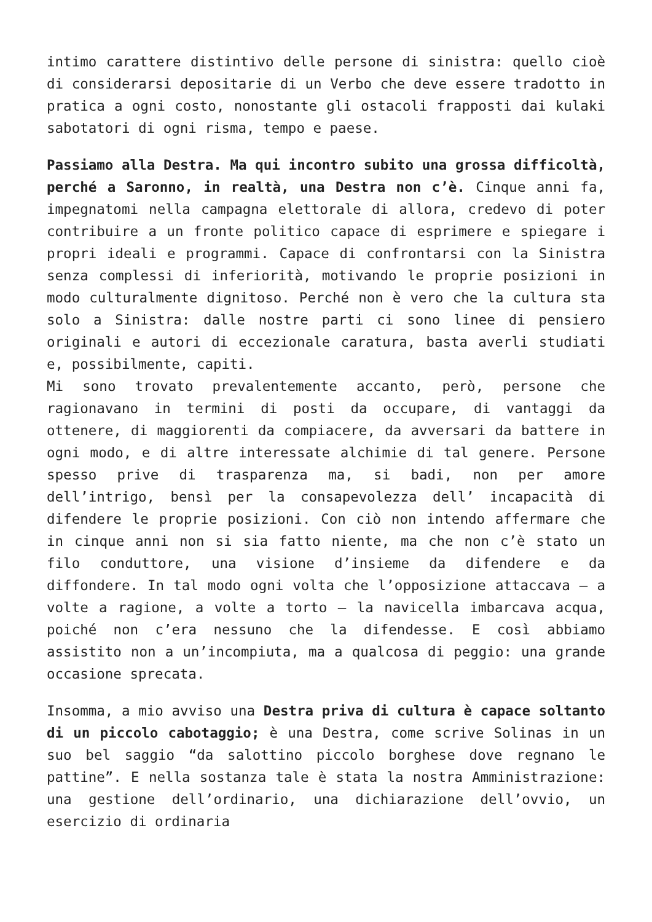intimo carattere distintivo delle persone di sinistra: quello cioè di considerarsi depositarie di un Verbo che deve essere tradotto in pratica a ogni costo, nonostante gli ostacoli frapposti dai kulaki sabotatori di ogni risma, tempo e paese.
Passiamo alla Destra. Ma qui incontro subito una grossa difficoltà, perché a Saronno, in realtà, una Destra non c’è. Cinque anni fa, impegnatomi nella campagna elettorale di allora, credevo di poter contribuire a un fronte politico capace di esprimere e spiegare i propri ideali e programmi. Capace di confrontarsi con la Sinistra senza complessi di inferiorità, motivando le proprie posizioni in modo culturalmente dignitoso. Perché non è vero che la cultura sta solo a Sinistra: dalle nostre parti ci sono linee di pensiero originali e autori di eccezionale caratura, basta averli studiati e, possibilmente, capiti.
Mi sono trovato prevalentemente accanto, però, persone che ragionavano in termini di posti da occupare, di vantaggi da ottenere, di maggiorenti da compiacere, da avversari da battere in ogni modo, e di altre interessate alchimie di tal genere. Persone spesso prive di trasparenza ma, si badi, non per amore dell’intrigo, bensì per la consapevolezza dell’ incapacità di difendere le proprie posizioni. Con ciò non intendo affermare che in cinque anni non si sia fatto niente, ma che non c’è stato un filo conduttore, una visione d’insieme da difendere e da diffondere. In tal modo ogni volta che l’opposizione attaccava – a volte a ragione, a volte a torto – la navicella imbarcava acqua, poiché non c’era nessuno che la difendesse. E così abbiamo assistito non a un’incompiuta, ma a qualcosa di peggio: una grande occasione sprecata.
Insomma, a mio avviso una Destra priva di cultura è capace soltanto di un piccolo cabotaggio; è una Destra, come scrive Solinas in un suo bel saggio “da salottino piccolo borghese dove regnano le pattine”. E nella sostanza tale è stata la nostra Amministrazione: una gestione dell’ordinario, una dichiarazione dell’ovvio, un esercizio di ordinaria